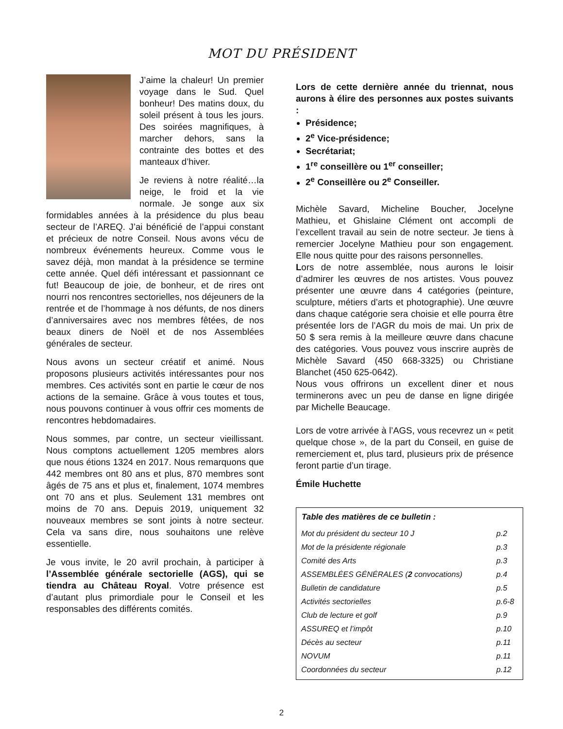MOT DU PRÉSIDENT
J’aime la chaleur! Un premier voyage dans le Sud. Quel bonheur! Des matins doux, du soleil présent à tous les jours. Des soirées magnifiques, à marcher dehors, sans la contrainte des bottes et des manteaux d’hiver.
Je reviens à notre réalité…la neige, le froid et la vie normale. Je songe aux six formidables années à la présidence du plus beau secteur de l’AREQ. J’ai bénéficié de l’appui constant et précieux de notre Conseil. Nous avons vécu de nombreux événements heureux. Comme vous le savez déjà, mon mandat à la présidence se termine cette année. Quel défi intéressant et passionnant ce fut! Beaucoup de joie, de bonheur, et de rires ont nourri nos rencontres sectorielles, nos déjeuners de la rentrée et de l’hommage à nos défunts, de nos diners d’anniversaires avec nos membres fêtées, de nos beaux diners de Noël et de nos Assemblées générales de secteur.
Nous avons un secteur créatif et animé. Nous proposons plusieurs activités intéressantes pour nos membres. Ces activités sont en partie le cœur de nos actions de la semaine. Grâce à vous toutes et tous, nous pouvons continuer à vous offrir ces moments de rencontres hebdomadaires.
Nous sommes, par contre, un secteur vieillissant. Nous comptons actuellement 1205 membres alors que nous étions 1324 en 2017. Nous remarquons que 442 membres ont 80 ans et plus, 870 membres sont âgés de 75 ans et plus et, finalement, 1074 membres ont 70 ans et plus. Seulement 131 membres ont moins de 70 ans. Depuis 2019, uniquement 32 nouveaux membres se sont joints à notre secteur. Cela va sans dire, nous souhaitons une relève essentielle.
Je vous invite, le 20 avril prochain, à participer à l’Assemblée générale sectorielle (AGS), qui se tiendra au Château Royal. Votre présence est d’autant plus primordiale pour le Conseil et les responsables des différents comités.
Lors de cette dernière année du triennat, nous aurons à élire des personnes aux postes suivants :
Présidence;
2<sup>e</sup> Vice-présidence;
Secrétariat;
1<sup>re</sup> conseillère ou 1<sup>er</sup> conseiller;
2<sup>e</sup> Conseillère ou 2<sup>e</sup> Conseiller.
Michèle Savard, Micheline Boucher, Jocelyne Mathieu, et Ghislaine Clément ont accompli de l’excellent travail au sein de notre secteur. Je tiens à remercier Jocelyne Mathieu pour son engagement. Elle nous quitte pour des raisons personnelles.
Lors de notre assemblée, nous aurons le loisir d’admirer les œuvres de nos artistes. Vous pouvez présenter une œuvre dans 4 catégories (peinture, sculpture, métiers d’arts et photographie). Une œuvre dans chaque catégorie sera choisie et elle pourra être présentée lors de l’AGR du mois de mai. Un prix de 50 $ sera remis à la meilleure œuvre dans chacune des catégories. Vous pouvez vous inscrire auprès de Michèle Savard (450 668-3325) ou Christiane Blanchet (450 625-0642).
Nous vous offrirons un excellent diner et nous terminerons avec un peu de danse en ligne dirigée par Michelle Beaucage.
Lors de votre arrivée à l’AGS, vous recevrez un « petit quelque chose », de la part du Conseil, en guise de remerciement et, plus tard, plusieurs prix de présence feront partie d’un tirage.
Émile Huchette
| Table des matières de ce bulletin : | |
| --- | --- |
| Mot du président du secteur 10 J | p.2 |
| Mot de la présidente régionale | p.3 |
| Comité des Arts | p.3 |
| ASSEMBLÉES GÉNÉRALES ( 2 convocations) | p.4 |
| Bulletin de candidature | p.5 |
| Activités sectorielles | p.6-8 |
| Club de lecture et golf | p.9 |
| ASSUREQ et l’impôt | p.10 |
| Décès au secteur | p.11 |
| NOVUM | p.11 |
| Coordonnées du secteur | p.12 |
2